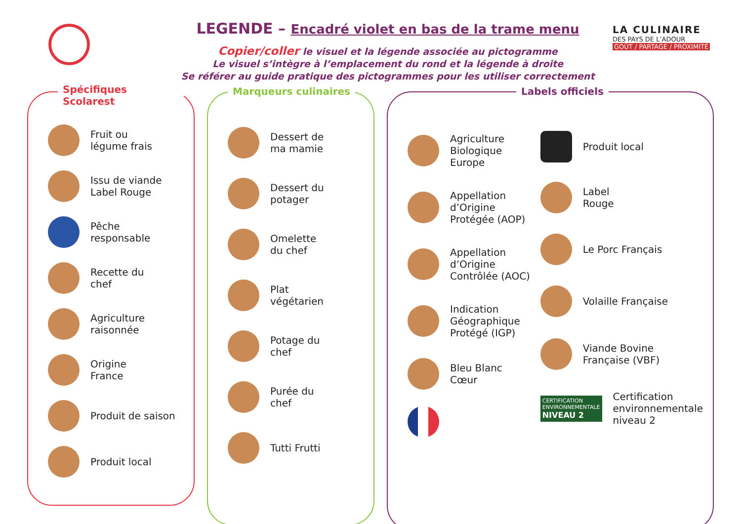LEGENDE – Encadré violet en bas de la trame menu
Copier/coller le visuel et la légende associée au pictogramme
Le visuel s’intègre à l’emplacement du rond et la légende à droite
Se référer au guide pratique des pictogrammes pour les utiliser correctement
LA CULINAIRE
DES PAYS DE L’ADOUR
GOÛT / PARTAGE / PROXIMITÉ
Spécifiques Scolarest
Fruit ou
légume frais
Issu de viande
Label Rouge
Pêche
responsable
Recette du
chef
Agriculture
raisonnée
Origine
France
Produit de saison
Produit local
Marqueurs culinaires
Dessert de
ma mamie
Dessert du
potager
Omelette
du chef
Plat
végétarien
Potage du
chef
Purée du
chef
Tutti Frutti
Labels officiels
Agriculture
Biologique
Europe
Appellation
d’Origine
Protégée (AOP)
Appellation
d’Origine
Contrôlée (AOC)
Indication
Géographique
Protégé (IGP)
Bleu Blanc Cœur
Produit local
Label
Rouge
Le Porc Français
Volaille Française
Viande Bovine
Française (VBF)
CERTIFICATION
ENVIRONNEMENTALE
NIVEAU 2
Certification
environnementale
niveau 2